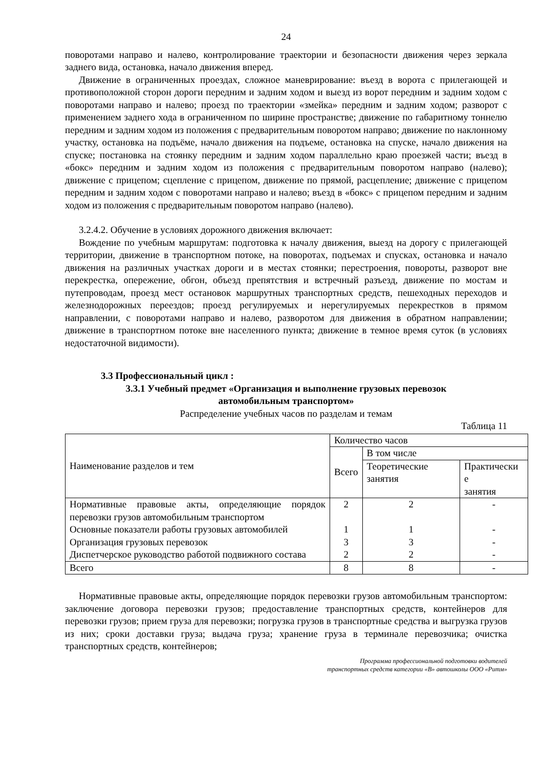24
поворотами направо и налево, контролирование траектории и безопасности движения через зеркала заднего вида, остановка, начало движения вперед.
Движение в ограниченных проездах, сложное маневрирование: въезд в ворота с прилегающей и противоположной сторон дороги передним и задним ходом и выезд из ворот передним и задним ходом с поворотами направо и налево; проезд по траектории «змейка» передним и задним ходом; разворот с применением заднего хода в ограниченном по ширине пространстве; движение по габаритному тоннелю передним и задним ходом из положения с предварительным поворотом направо; движение по наклонному участку, остановка на подъёме, начало движения на подъеме, остановка на спуске, начало движения на спуске; постановка на стоянку передним и задним ходом параллельно краю проезжей части; въезд в «бокс» передним и задним ходом из положения с предварительным поворотом направо (налево); движение с прицепом; сцепление с прицепом, движение по прямой, расцепление; движение с прицепом передним и задним ходом с поворотами направо и налево; въезд в «бокс» с прицепом передним и задним ходом из положения с предварительным поворотом направо (налево).
3.2.4.2. Обучение в условиях дорожного движения включает:
Вождение по учебным маршрутам: подготовка к началу движения, выезд на дорогу с прилегающей территории, движение в транспортном потоке, на поворотах, подъемах и спусках, остановка и начало движения на различных участках дороги и в местах стоянки; перестроения, повороты, разворот вне перекрестка, опережение, обгон, объезд препятствия и встречный разъезд, движение по мостам и путепроводам, проезд мест остановок маршрутных транспортных средств, пешеходных переходов и железнодорожных переездов; проезд регулируемых и нерегулируемых перекрестков в прямом направлении, с поворотами направо и налево, разворотом для движения в обратном направлении; движение в транспортном потоке вне населенного пункта; движение в темное время суток (в условиях недостаточной видимости).
3.3 Профессиональный цикл :
3.3.1 Учебный предмет «Организация и выполнение грузовых перевозок
автомобильным транспортом»
Распределение учебных часов по разделам и темам
Таблица 11
| Наименование разделов и тем | Количество часов | | |
| | Всего | В том числе | |
| | | Теоретические занятия | Практически е занятия |
| Нормативные правовые акты, определяющие порядок перевозки грузов автомобильным транспортом Основные показатели работы грузовых автомобилей Организация грузовых перевозок Диспетчерское руководство работой подвижного состава | 2 1 3 2 | 2 1 3 2 | - - - - |
| Всего | 8 | 8 | - |
Нормативные правовые акты, определяющие порядок перевозки грузов автомобильным транспортом: заключение договора перевозки грузов; предоставление транспортных средств, контейнеров для перевозки грузов; прием груза для перевозки; погрузка грузов в транспортные средства и выгрузка грузов из них; сроки доставки груза; выдача груза; хранение груза в терминале перевозчика; очистка транспортных средств, контейнеров;
Программа профессиональной подготовки водителей
транспортных средств категории «В» автошколы ООО «Ритм»